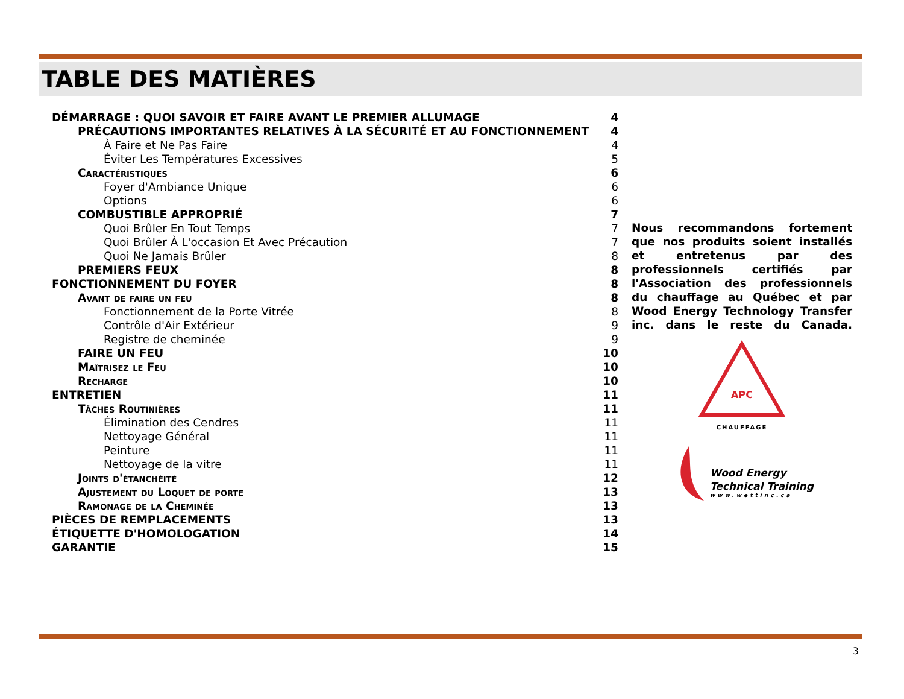TABLE DES MATIÈRES
DÉMARRAGE : QUOI SAVOIR ET FAIRE AVANT LE PREMIER ALLUMAGE 4
PRÉCAUTIONS IMPORTANTES RELATIVES À LA SÉCURITÉ ET AU FONCTIONNEMENT 4
À Faire et Ne Pas Faire 4
Éviter Les Températures Excessives 5
Caractéristiques 6
Foyer d'Ambiance Unique 6
Options 6
COMBUSTIBLE APPROPRIÉ 7
Quoi Brûler En Tout Temps 7
Quoi Brûler À L'occasion Et Avec Précaution 7
Quoi Ne Jamais Brûler 8
PREMIERS FEUX 8
FONCTIONNEMENT DU FOYER 8
Avant de faire un feu 8
Fonctionnement de la Porte Vitrée 8
Contrôle d'Air Extérieur 9
Registre de cheminée 9
FAIRE UN FEU 10
Maîtrisez le Feu 10
Recharge 10
ENTRETIEN 11
Tâches Routinières 11
Élimination des Cendres 11
Nettoyage Général 11
Peinture 11
Nettoyage de la vitre 11
Joints d'étanchéité 12
Ajustement du Loquet de porte 13
Ramonage de la Cheminée 13
PIÈCES DE REMPLACEMENTS 13
ÉTIQUETTE D'HOMOLOGATION 14
GARANTIE 15
Nous recommandons fortement que nos produits soient installés et entretenus par des professionnels certifiés par l'Association des professionnels du chauffage au Québec et par Wood Energy Technology Transfer inc. dans le reste du Canada.
APC
CHAUFFAGE
Wood Energy
Technical Training
www.wettinc.ca
3